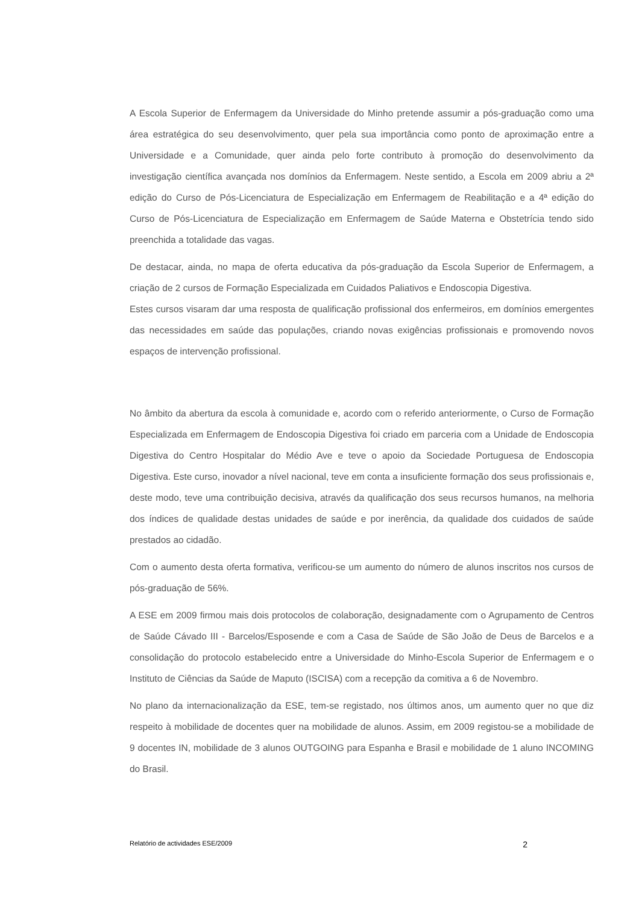A Escola Superior de Enfermagem da Universidade do Minho pretende assumir a pós-graduação como uma área estratégica do seu desenvolvimento, quer pela sua importância como ponto de aproximação entre a Universidade e a Comunidade, quer ainda pelo forte contributo à promoção do desenvolvimento da investigação científica avançada nos domínios da Enfermagem. Neste sentido, a Escola em 2009 abriu a 2ª edição do Curso de Pós-Licenciatura de Especialização em Enfermagem de Reabilitação e a 4ª edição do Curso de Pós-Licenciatura de Especialização em Enfermagem de Saúde Materna e Obstetrícia tendo sido preenchida a totalidade das vagas.
De destacar, ainda, no mapa de oferta educativa da pós-graduação da Escola Superior de Enfermagem, a criação de 2 cursos de Formação Especializada em Cuidados Paliativos e Endoscopia Digestiva.
Estes cursos visaram dar uma resposta de qualificação profissional dos enfermeiros, em domínios emergentes das necessidades em saúde das populações, criando novas exigências profissionais e promovendo novos espaços de intervenção profissional.
No âmbito da abertura da escola à comunidade e, acordo com o referido anteriormente, o Curso de Formação Especializada em Enfermagem de Endoscopia Digestiva foi criado em parceria com a Unidade de Endoscopia Digestiva do Centro Hospitalar do Médio Ave e teve o apoio da Sociedade Portuguesa de Endoscopia Digestiva. Este curso, inovador a nível nacional, teve em conta a insuficiente formação dos seus profissionais e, deste modo, teve uma contribuição decisiva, através da qualificação dos seus recursos humanos, na melhoria dos índices de qualidade destas unidades de saúde e por inerência, da qualidade dos cuidados de saúde prestados ao cidadão.
Com o aumento desta oferta formativa, verificou-se um aumento do número de alunos inscritos nos cursos de pós-graduação de 56%.
A ESE em 2009 firmou mais dois protocolos de colaboração, designadamente com o Agrupamento de Centros de Saúde Cávado III - Barcelos/Esposende e com a Casa de Saúde de São João de Deus de Barcelos e a consolidação do protocolo estabelecido entre a Universidade do Minho-Escola Superior de Enfermagem e o Instituto de Ciências da Saúde de Maputo (ISCISA) com a recepção da comitiva a 6 de Novembro.
No plano da internacionalização da ESE, tem-se registado, nos últimos anos, um aumento quer no que diz respeito à mobilidade de docentes quer na mobilidade de alunos. Assim, em 2009 registou-se a mobilidade de 9 docentes IN, mobilidade de 3 alunos OUTGOING para Espanha e Brasil e mobilidade de 1 aluno INCOMING do Brasil.
Relatório de actividades ESE/2009 2